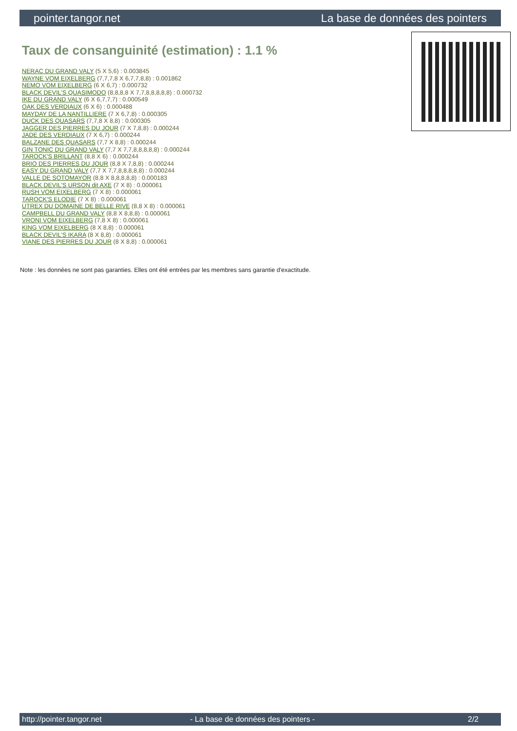pointer.tangor.net La base de données des pointers
Taux de consanguinité (estimation) : 1.1 %
NERAC DU GRAND VALY (5 X 5,6) : 0.003845
WAYNE VOM EIXELBERG (7,7,7,8 X 6,7,7,8,8) : 0.001862
NEMO VOM EIXELBERG (6 X 6,7) : 0.000732
BLACK DEVIL'S QUASIMODO (8,8,8,8 X 7,7,8,8,8,8,8) : 0.000732
IKE DU GRAND VALY (6 X 6,7,7,7) : 0.000549
OAK DES VERDIAUX (6 X 6) : 0.000488
MAYDAY DE LA NANTILLIERE (7 X 6,7,8) : 0.000305
DUCK DES QUASARS (7,7,8 X 8,8) : 0.000305
JAGGER DES PIERRES DU JOUR (7 X 7,8,8) : 0.000244
JADE DES VERDIAUX (7 X 6,7) : 0.000244
BALZANE DES QUASARS (7,7 X 8,8) : 0.000244
GIN TONIC DU GRAND VALY (7,7 X 7,7,8,8,8,8,8) : 0.000244
TAROCK'S BRILLANT (8,8 X 6) : 0.000244
BRIO DES PIERRES DU JOUR (8,8 X 7,8,8) : 0.000244
EASY DU GRAND VALY (7,7 X 7,7,8,8,8,8,8) : 0.000244
VALLE DE SOTOMAYOR (8,8 X 8,8,8,8,8) : 0.000183
BLACK DEVIL'S URSON dit AXE (7 X 8) : 0.000061
RUSH VOM EIXELBERG (7 X 8) : 0.000061
TAROCK'S ELODIE (7 X 8) : 0.000061
UTREX DU DOMAINE DE BELLE RIVE (8,8 X 8) : 0.000061
CAMPBELL DU GRAND VALY (8,8 X 8,8,8) : 0.000061
VRONI VOM EIXELBERG (7,8 X 8) : 0.000061
KING VOM EIXELBERG (8 X 8,8) : 0.000061
BLACK DEVIL'S IKARA (8 X 8,8) : 0.000061
VIANE DES PIERRES DU JOUR (8 X 8,8) : 0.000061
Note : les données ne sont pas garanties. Elles ont été entrées par les membres sans garantie d'exactitude.
http://pointer.tangor.net - La base de données des pointers - 2/2